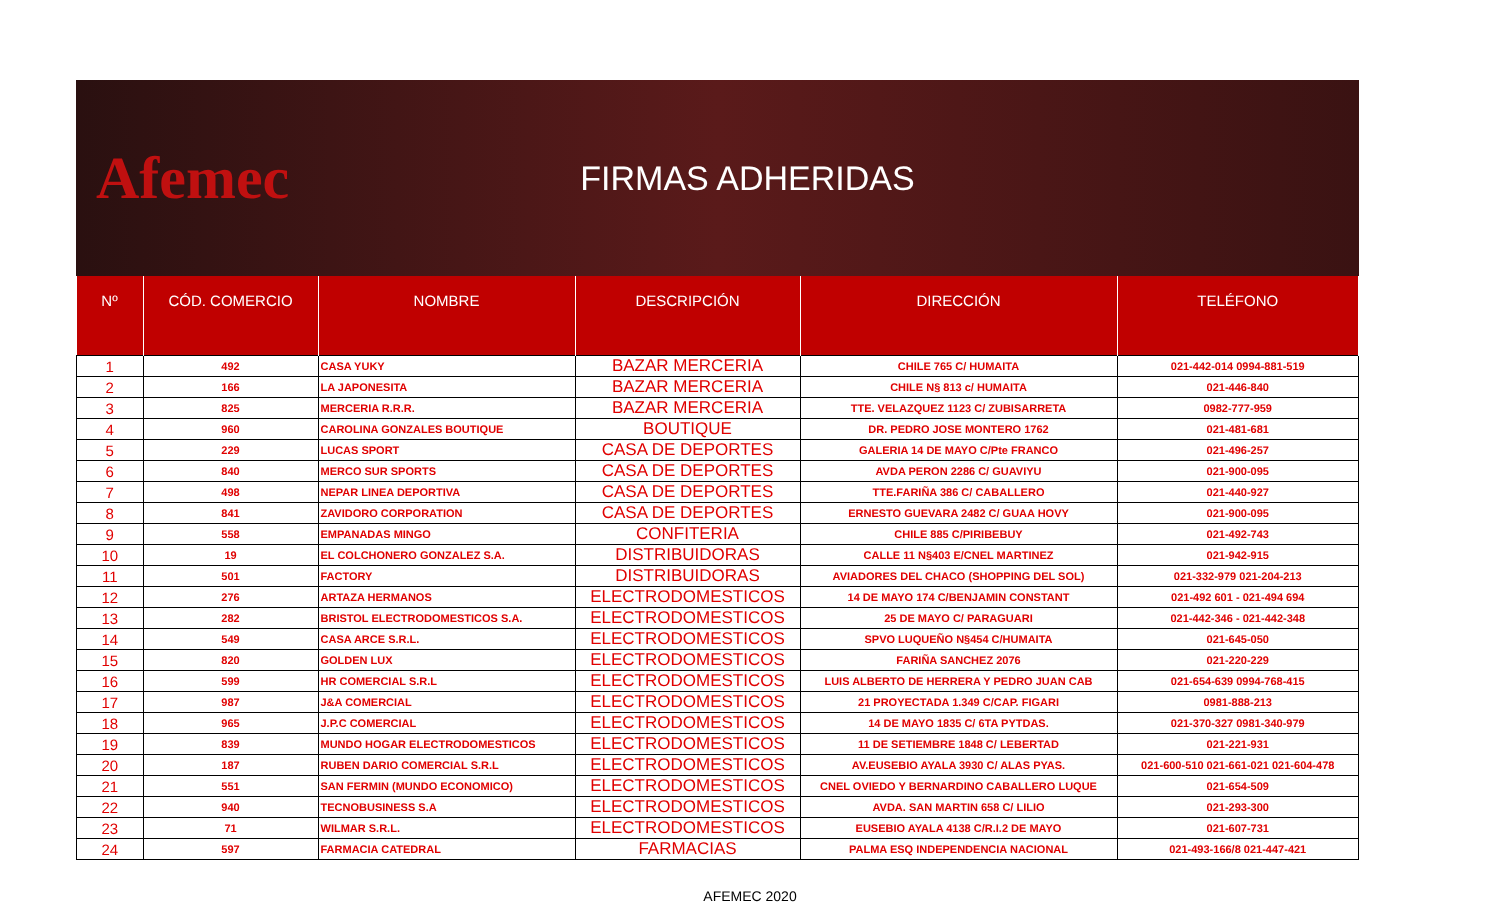Afemec
FIRMAS ADHERIDAS
| Nº | CÓD. COMERCIO | NOMBRE | DESCRIPCIÓN | DIRECCIÓN | TELÉFONO |
| --- | --- | --- | --- | --- | --- |
| 1 | 492 | CASA YUKY | BAZAR MERCERIA | CHILE 765 C/ HUMAITA | 021-442-014 0994-881-519 |
| 2 | 166 | LA JAPONESITA | BAZAR MERCERIA | CHILE N§ 813 c/ HUMAITA | 021-446-840 |
| 3 | 825 | MERCERIA R.R.R. | BAZAR MERCERIA | TTE. VELAZQUEZ 1123 C/ ZUBISARRETA | 0982-777-959 |
| 4 | 960 | CAROLINA GONZALES BOUTIQUE | BOUTIQUE | DR. PEDRO JOSE MONTERO 1762 | 021-481-681 |
| 5 | 229 | LUCAS SPORT | CASA DE DEPORTES | GALERIA 14 DE MAYO C/Pte FRANCO | 021-496-257 |
| 6 | 840 | MERCO SUR SPORTS | CASA DE DEPORTES | AVDA PERON 2286 C/ GUAVIYU | 021-900-095 |
| 7 | 498 | NEPAR LINEA DEPORTIVA | CASA DE DEPORTES | TTE.FARIÑA 386 C/ CABALLERO | 021-440-927 |
| 8 | 841 | ZAVIDORO CORPORATION | CASA DE DEPORTES | ERNESTO GUEVARA 2482 C/ GUAA HOVY | 021-900-095 |
| 9 | 558 | EMPANADAS MINGO | CONFITERIA | CHILE 885 C/PIRIBEBUY | 021-492-743 |
| 10 | 19 | EL COLCHONERO GONZALEZ S.A. | DISTRIBUIDORAS | CALLE 11 N§403 E/CNEL MARTINEZ | 021-942-915 |
| 11 | 501 | FACTORY | DISTRIBUIDORAS | AVIADORES DEL CHACO (SHOPPING DEL SOL) | 021-332-979 021-204-213 |
| 12 | 276 | ARTAZA HERMANOS | ELECTRODOMESTICOS | 14 DE MAYO 174 C/BENJAMIN CONSTANT | 021-492 601 - 021-494 694 |
| 13 | 282 | BRISTOL ELECTRODOMESTICOS S.A. | ELECTRODOMESTICOS | 25 DE MAYO C/ PARAGUARI | 021-442-346 - 021-442-348 |
| 14 | 549 | CASA ARCE S.R.L. | ELECTRODOMESTICOS | SPVO LUQUEÑO N§454 C/HUMAITA | 021-645-050 |
| 15 | 820 | GOLDEN LUX | ELECTRODOMESTICOS | FARIÑA SANCHEZ 2076 | 021-220-229 |
| 16 | 599 | HR COMERCIAL S.R.L | ELECTRODOMESTICOS | LUIS ALBERTO DE HERRERA Y PEDRO JUAN CAB | 021-654-639 0994-768-415 |
| 17 | 987 | J&A COMERCIAL | ELECTRODOMESTICOS | 21 PROYECTADA 1.349 C/CAP. FIGARI | 0981-888-213 |
| 18 | 965 | J.P.C COMERCIAL | ELECTRODOMESTICOS | 14 DE MAYO 1835 C/ 6TA PYTDAS. | 021-370-327 0981-340-979 |
| 19 | 839 | MUNDO HOGAR ELECTRODOMESTICOS | ELECTRODOMESTICOS | 11 DE SETIEMBRE 1848 C/ LEBERTAD | 021-221-931 |
| 20 | 187 | RUBEN DARIO COMERCIAL S.R.L | ELECTRODOMESTICOS | AV.EUSEBIO AYALA 3930 C/ ALAS PYAS. | 021-600-510 021-661-021 021-604-478 |
| 21 | 551 | SAN FERMIN (MUNDO ECONOMICO) | ELECTRODOMESTICOS | CNEL OVIEDO Y BERNARDINO CABALLERO LUQUE | 021-654-509 |
| 22 | 940 | TECNOBUSINESS S.A | ELECTRODOMESTICOS | AVDA. SAN MARTIN 658 C/ LILIO | 021-293-300 |
| 23 | 71 | WILMAR S.R.L. | ELECTRODOMESTICOS | EUSEBIO AYALA 4138 C/R.I.2 DE MAYO | 021-607-731 |
| 24 | 597 | FARMACIA CATEDRAL | FARMACIAS | PALMA ESQ INDEPENDENCIA NACIONAL | 021-493-166/8 021-447-421 |
AFEMEC 2020